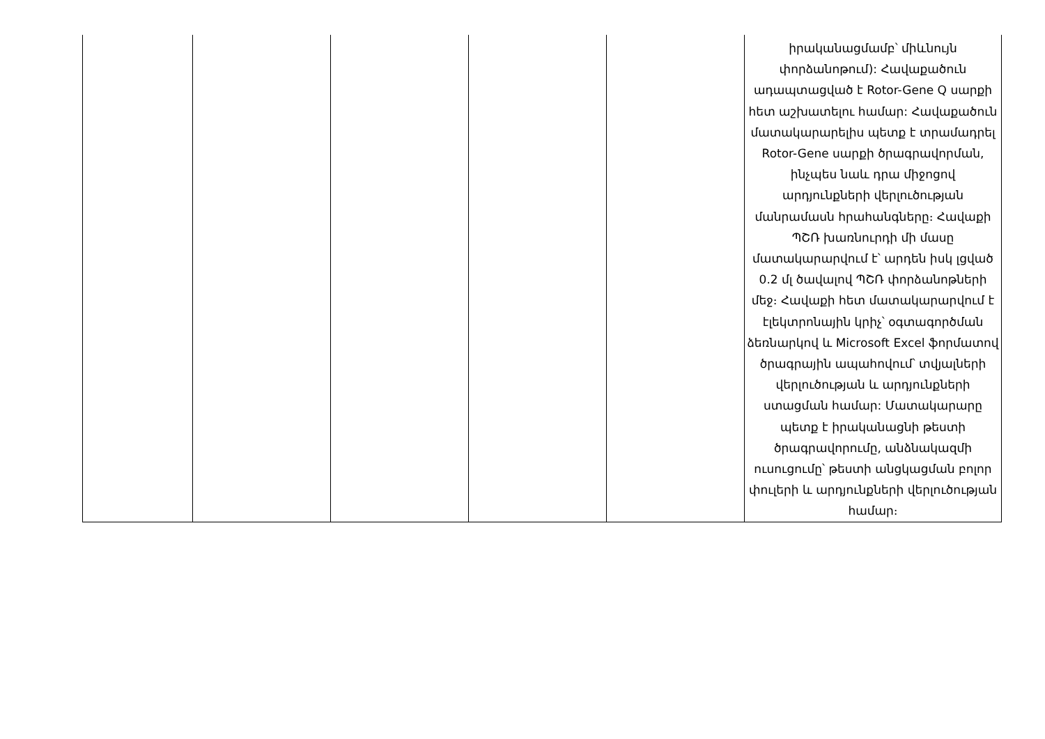| | | | | | իրականացմամբ՝ միևնույն փորձանոթում): Հավաքածուն ադապտացված է Rotor-Gene Q սարքի հետ աշխատելու համար: Հավաքածուն մատակարարելիս պետք է տրամադրել Rotor-Gene սարքի ծրագրավորման, ինչպես նաև դրա միջոցով արդյունքների վերլուծության մանրամասն հրահանգները։ Հավաքի ՊՇՌ խառնուրդի մի մասը մատակարարվում է՝ արդեն իսկ լցված 0.2 մլ ծավալով ՊՇՌ փորձանոթների մեջ։ Հավաքի հետ մատակարարվում է էլեկտրոնային կրիչ՝ օգտագործման ձեռնարկով և Microsoft Excel ֆորմատով ծրագրային ապահովում՝ տվյալների վերլուծության և արդյունքների ստացման համար: Մատակարարը պետք է իրականացնի թեստի ծրագրավորումը, անձնակազմի ուսուցումը՝ թեստի անցկացման բոլոր փուլերի և արդյունքների վերլուծության համար։ |